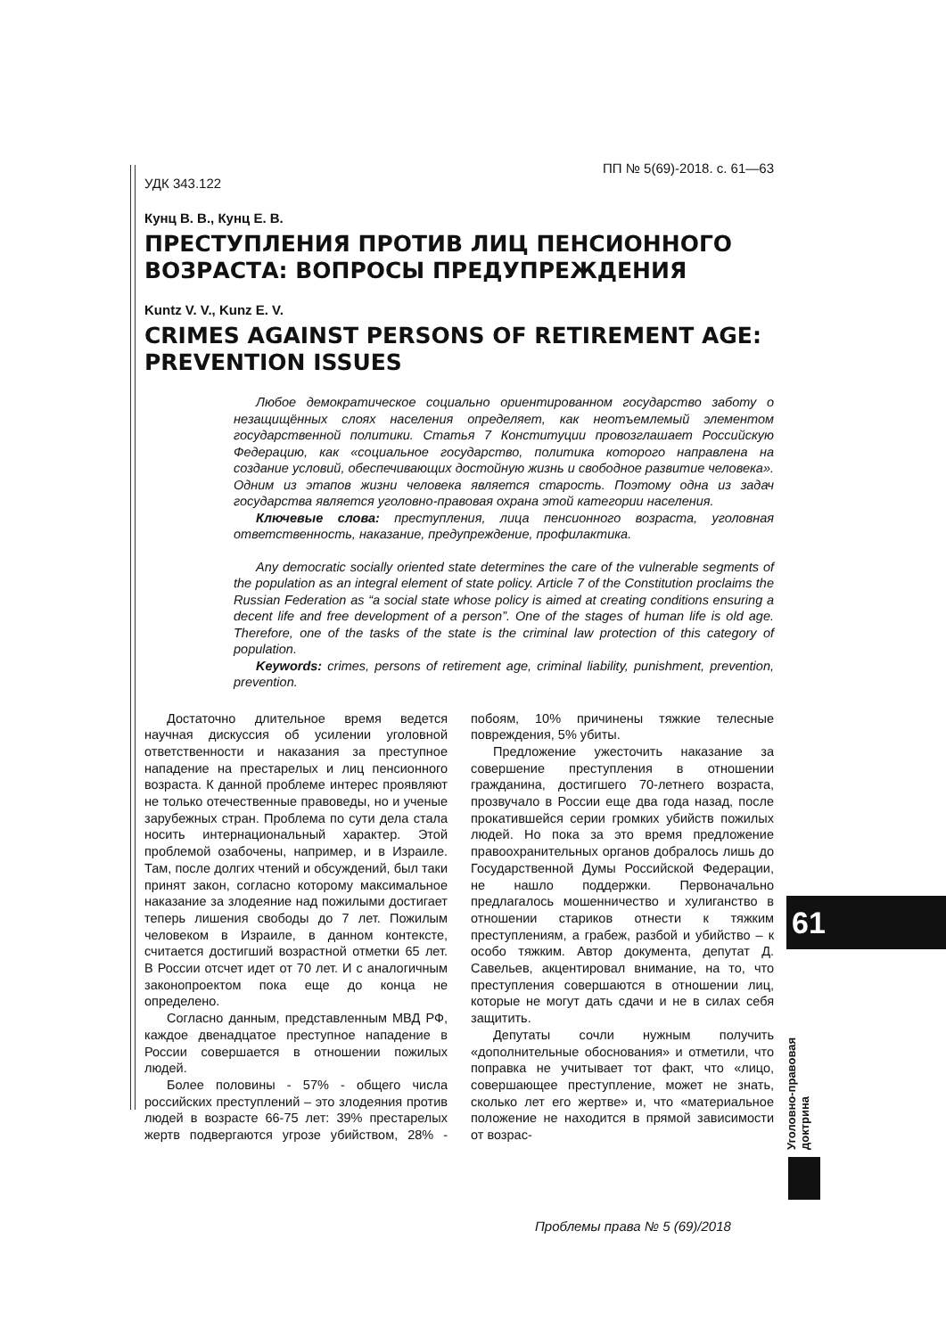ПП № 5(69)-2018. с. 61—63
УДК 343.122
Кунц В. В., Кунц Е. В.
ПРЕСТУПЛЕНИЯ ПРОТИВ ЛИЦ ПЕНСИОННОГО ВОЗРАСТА: ВОПРОСЫ ПРЕДУПРЕЖДЕНИЯ
Kuntz V. V., Kunz E. V.
CRIMES AGAINST PERSONS OF RETIREMENT AGE: PREVENTION ISSUES
Любое демократическое социально ориентированном государство заботу о незащищённых слоях населения определяет, как неотъемлемый элементом государственной политики. Статья 7 Конституции провозглашает Российскую Федерацию, как «социальное государство, политика которого направлена на создание условий, обеспечивающих достойную жизнь и свободное развитие человека». Одним из этапов жизни человека является старость. Поэтому одна из задач государства является уголовно-правовая охрана этой категории населения.
Ключевые слова: преступления, лица пенсионного возраста, уголовная ответственность, наказание, предупреждение, профилактика.
Any democratic socially oriented state determines the care of the vulnerable segments of the population as an integral element of state policy. Article 7 of the Constitution proclaims the Russian Federation as “a social state whose policy is aimed at creating conditions ensuring a decent life and free development of a person”. One of the stages of human life is old age. Therefore, one of the tasks of the state is the criminal law protection of this category of population.
Keywords: crimes, persons of retirement age, criminal liability, punishment, prevention, prevention.
Достаточно длительное время ведется научная дискуссия об усилении уголовной ответственности и наказания за преступное нападение на престарелых и лиц пенсионного возраста. К данной проблеме интерес проявляют не только отечественные правоведы, но и ученые зарубежных стран. Проблема по сути дела стала носить интернациональный характер. Этой проблемой озабочены, например, и в Израиле. Там, после долгих чтений и обсуждений, был таки принят закон, согласно которому максимальное наказание за злодеяние над пожилыми достигает теперь лишения свободы до 7 лет. Пожилым человеком в Израиле, в данном контексте, считается достигший возрастной отметки 65 лет. В России отсчет идет от 70 лет. И с аналогичным законопроектом пока еще до конца не определено.
Согласно данным, представленным МВД РФ, каждое двенадцатое преступное нападение в России совершается в отношении пожилых людей.
Более половины - 57% - общего числа российских преступлений – это злодеяния против людей в возрасте 66-75 лет: 39% престарелых жертв подвергаются угрозе убийством, 28% - побоям, 10% причинены тяжкие телесные повреждения, 5% убиты.
Предложение ужесточить наказание за совершение преступления в отношении гражданина, достигшего 70-летнего возраста, прозвучало в России еще два года назад, после прокатившейся серии громких убийств пожилых людей. Но пока за это время предложение правоохранительных органов добралось лишь до Государственной Думы Российской Федерации, не нашло поддержки. Первоначально предлагалось мошенничество и хулиганство в отношении стариков отнести к тяжким преступлениям, а грабеж, разбой и убийство – к особо тяжким. Автор документа, депутат Д. Савельев, акцентировал внимание, на то, что преступления совершаются в отношении лиц, которые не могут дать сдачи и не в силах себя защитить.
Депутаты сочли нужным получить «дополнительные обоснования» и отметили, что поправка не учитывает тот факт, что «лицо, совершающее преступление, может не знать, сколько лет его жертве» и, что «материальное положение не находится в прямой зависимости от возрас-
61
Уголовно-правовая доктрина
Проблемы права № 5 (69)/2018